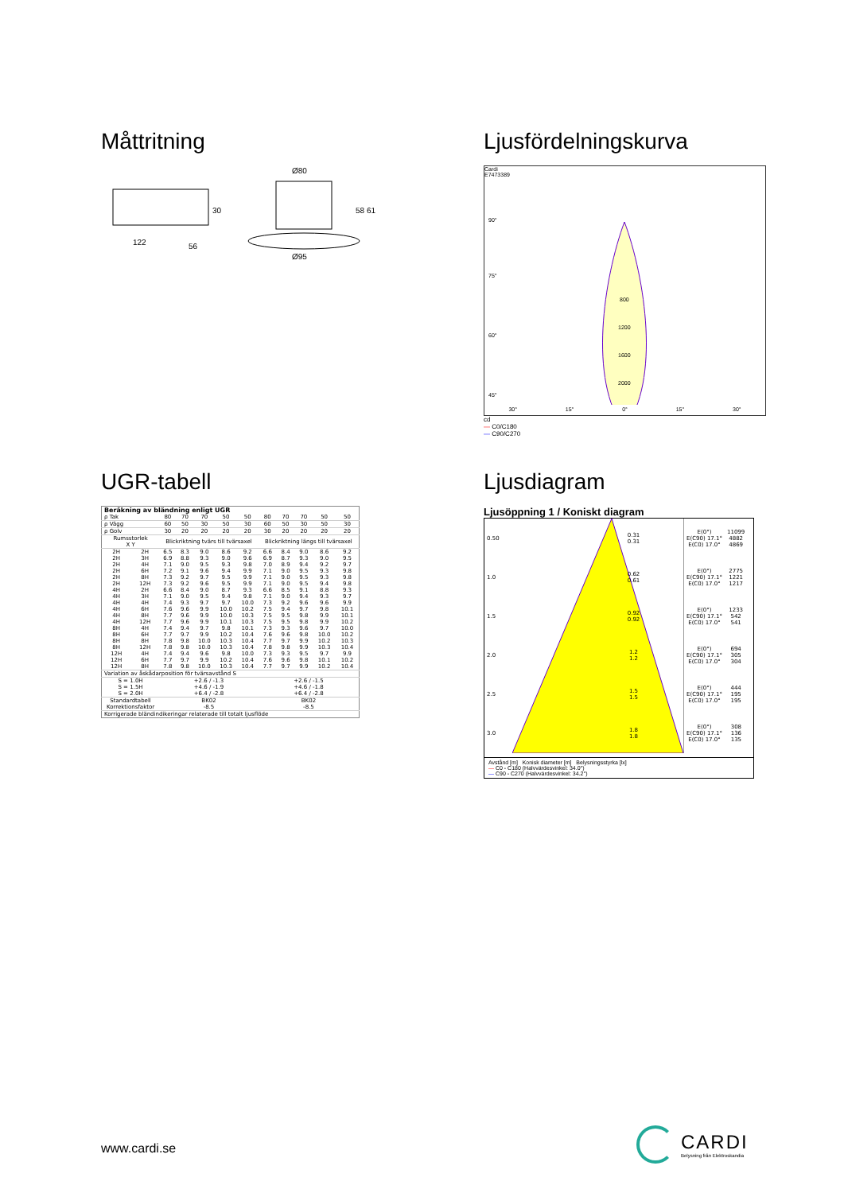Måttritning
30
122
56
Ø80
58 61
Ø95
Ljusfördelningskurva
Cardi
E7473389
800
1200
1600
2000
90°
75°
60°
45°
30° 15° 0° 15° 30°
cd
— C0/C180
— C90/C270
UGR-tabell
| Beräkning av bländning enligt UGR | | | | | | | | | | | |
| ρ Tak | | 80 | 70 | 70 | 50 | 50 | 80 | 70 | 70 | 50 | 50 |
| ρ Vägg | | 60 | 50 | 30 | 50 | 30 | 60 | 50 | 30 | 50 | 30 |
| ρ Golv | | 30 | 20 | 20 | 20 | 20 | 30 | 20 | 20 | 20 | 20 |
| Rumsstorlek X Y | | Blickriktning tvärs till tvärsaxel | | | | | Blickriktning längs till tvärsaxel | | | | |
| 2H | 2H | 6.5 | 8.3 | 9.0 | 8.6 | 9.2 | 6.6 | 8.4 | 9.0 | 8.6 | 9.2 |
| 2H | 3H | 6.9 | 8.8 | 9.3 | 9.0 | 9.6 | 6.9 | 8.7 | 9.3 | 9.0 | 9.5 |
| 2H | 4H | 7.1 | 9.0 | 9.5 | 9.3 | 9.8 | 7.0 | 8.9 | 9.4 | 9.2 | 9.7 |
| 2H | 6H | 7.2 | 9.1 | 9.6 | 9.4 | 9.9 | 7.1 | 9.0 | 9.5 | 9.3 | 9.8 |
| 2H | 8H | 7.3 | 9.2 | 9.7 | 9.5 | 9.9 | 7.1 | 9.0 | 9.5 | 9.3 | 9.8 |
| 2H | 12H | 7.3 | 9.2 | 9.6 | 9.5 | 9.9 | 7.1 | 9.0 | 9.5 | 9.4 | 9.8 |
| 4H | 2H | 6.6 | 8.4 | 9.0 | 8.7 | 9.3 | 6.6 | 8.5 | 9.1 | 8.8 | 9.3 |
| 4H | 3H | 7.1 | 9.0 | 9.5 | 9.4 | 9.8 | 7.1 | 9.0 | 9.4 | 9.3 | 9.7 |
| 4H | 4H | 7.4 | 9.3 | 9.7 | 9.7 | 10.0 | 7.3 | 9.2 | 9.6 | 9.6 | 9.9 |
| 4H | 6H | 7.6 | 9.6 | 9.9 | 10.0 | 10.2 | 7.5 | 9.4 | 9.7 | 9.8 | 10.1 |
| 4H | 8H | 7.7 | 9.6 | 9.9 | 10.0 | 10.3 | 7.5 | 9.5 | 9.8 | 9.9 | 10.1 |
| 4H | 12H | 7.7 | 9.6 | 9.9 | 10.1 | 10.3 | 7.5 | 9.5 | 9.8 | 9.9 | 10.2 |
| 8H | 4H | 7.4 | 9.4 | 9.7 | 9.8 | 10.1 | 7.3 | 9.3 | 9.6 | 9.7 | 10.0 |
| 8H | 6H | 7.7 | 9.7 | 9.9 | 10.2 | 10.4 | 7.6 | 9.6 | 9.8 | 10.0 | 10.2 |
| 8H | 8H | 7.8 | 9.8 | 10.0 | 10.3 | 10.4 | 7.7 | 9.7 | 9.9 | 10.2 | 10.3 |
| 8H | 12H | 7.8 | 9.8 | 10.0 | 10.3 | 10.4 | 7.8 | 9.8 | 9.9 | 10.3 | 10.4 |
| 12H | 4H | 7.4 | 9.4 | 9.6 | 9.8 | 10.0 | 7.3 | 9.3 | 9.5 | 9.7 | 9.9 |
| 12H | 6H | 7.7 | 9.7 | 9.9 | 10.2 | 10.4 | 7.6 | 9.6 | 9.8 | 10.1 | 10.2 |
| 12H | 8H | 7.8 | 9.8 | 10.0 | 10.3 | 10.4 | 7.7 | 9.7 | 9.9 | 10.2 | 10.4 |
| Variation av åskådarposition för tvärsavstånd S | | | | | | | | | | | |
| S = 1.0H S = 1.5H S = 2.0H | | +2.6 / -1.3 +4.6 / -1.9 +6.4 / -2.8 | | | | | +2.6 / -1.5 +4.6 / -1.8 +6.4 / -2.8 | | | | |
| Standardtabell Korrektionsfaktor | | BK02 -8.5 | | | | | BK02 -8.5 | | | | |
| Korrigerade bländindikeringar relaterade till totalt ljusflöde | | | | | | | | | | | |
Ljusdiagram
Ljusöppning 1 / Koniskt diagram
| 0.50 | 0.31 0.31 |
| 1.0 | 0.62 0.61 |
| 1.5 | 0.92 0.92 |
| 2.0 | 1.2 1.2 |
| 2.5 | 1.5 1.5 |
| 3.0 | 1.8 1.8 |
| E(0°) E(C90) 17.1° E(C0) 17.0° | 11099 4882 4869 |
| E(0°) E(C90) 17.1° E(C0) 17.0° | 2775 1221 1217 |
| E(0°) E(C90) 17.1° E(C0) 17.0° | 1233 542 541 |
| E(0°) E(C90) 17.1° E(C0) 17.0° | 694 305 304 |
| E(0°) E(C90) 17.1° E(C0) 17.0° | 444 195 195 |
| E(0°) E(C90) 17.1° E(C0) 17.0° | 308 136 135 |
Avstånd [m] Konisk diameter [m] Belysningsstyrka [lx]
— C0 - C180 (Halvvärdesvinkel: 34.0°)
— C90 - C270 (Halvvärdesvinkel: 34.2°)
www.cardi.se
CARDI
Belysning från Elektroskandia